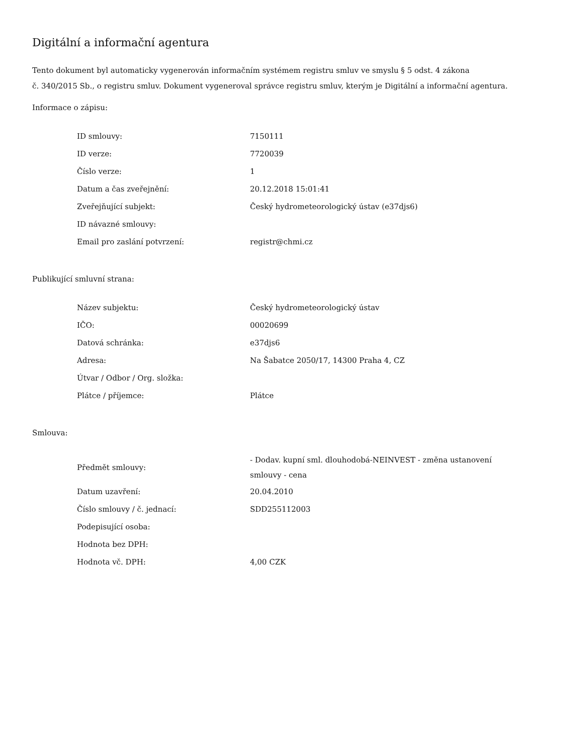Digitální a informační agentura
Tento dokument byl automaticky vygenerován informačním systémem registru smluv ve smyslu § 5 odst. 4 zákona
č. 340/2015 Sb., o registru smluv. Dokument vygeneroval správce registru smluv, kterým je Digitální a informační agentura.
Informace o zápisu:
| ID smlouvy: | 7150111 |
| ID verze: | 7720039 |
| Číslo verze: | 1 |
| Datum a čas zveřejnění: | 20.12.2018 15:01:41 |
| Zveřejňující subjekt: | Český hydrometeorologický ústav (e37djs6) |
| ID návazné smlouvy: | |
| Email pro zaslání potvrzení: | registr@chmi.cz |
Publikující smluvní strana:
| Název subjektu: | Český hydrometeorologický ústav |
| IČO: | 00020699 |
| Datová schránka: | e37djs6 |
| Adresa: | Na Šabatce 2050/17, 14300 Praha 4, CZ |
| Útvar / Odbor / Org. složka: | |
| Plátce / příjemce: | Plátce |
Smlouva:
| Předmět smlouvy: | - Dodav. kupní sml. dlouhodobá-NEINVEST - změna ustanovení smlouvy - cena |
| Datum uzavření: | 20.04.2010 |
| Číslo smlouvy / č. jednací: | SDD255112003 |
| Podepisující osoba: | |
| Hodnota bez DPH: | |
| Hodnota vč. DPH: | 4,00 CZK |